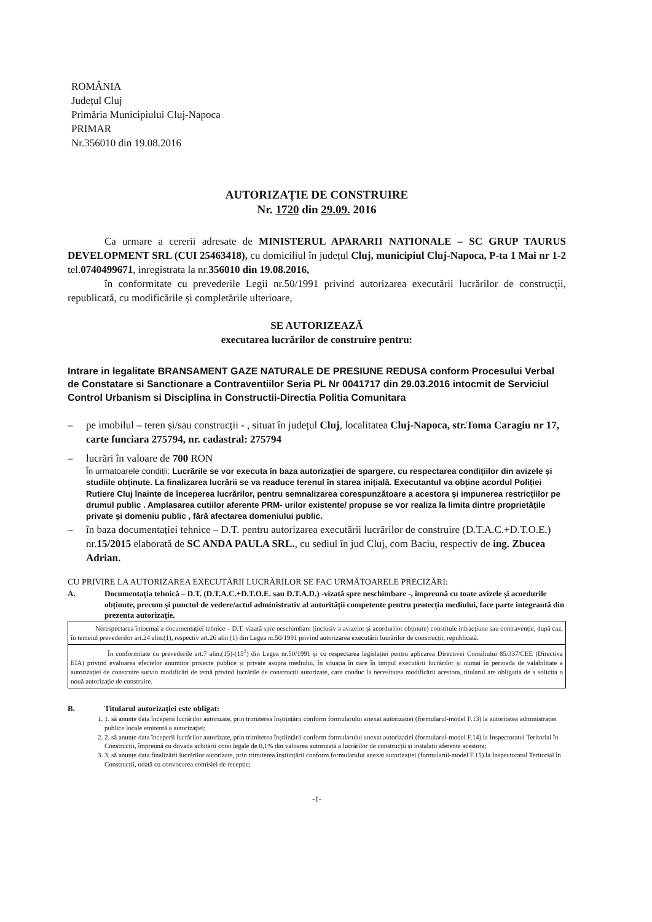ROMÂNIA
Județul Cluj
Primăria Municipiului Cluj-Napoca
PRIMAR
Nr.356010 din 19.08.2016
AUTORIZAȚIE DE CONSTRUIRE
Nr. 1720 din 29.09. 2016
Ca urmare a cererii adresate de MINISTERUL APARARII NATIONALE – SC GRUP TAURUS DEVELOPMENT SRL (CUI 25463418), cu domiciliul în județul Cluj, municipiul Cluj-Napoca, P-ta 1 Mai nr 1-2 tel.0740499671, inregistrata la nr.356010 din 19.08.2016,
în conformitate cu prevederile Legii nr.50/1991 privind autorizarea executării lucrărilor de construcții, republicată, cu modificările și completările ulterioare,
SE AUTORIZEAZĂ
executarea lucrărilor de construire pentru:
Intrare in legalitate BRANSAMENT GAZE NATURALE DE PRESIUNE REDUSA conform Procesului Verbal de Constatare si Sanctionare a Contraventiilor Seria PL Nr 0041717 din 29.03.2016 intocmit de Serviciul Control Urbanism si Disciplina in Constructii-Directia Politia Comunitara
– pe imobilul – teren și/sau construcții - , situat în județul Cluj, localitatea Cluj-Napoca, str.Toma Caragiu nr 17, carte funciara 275794, nr. cadastral: 275794
– lucrări în valoare de 700 RON
În urmatoarele condiții: Lucrările se vor executa în baza autorizației de spargere, cu respectarea condițiilor din avizele și studiile obținute. La finalizarea lucrării se va readuce terenul în starea inițială. Executantul va obține acordul Poliției Rutiere Cluj înainte de începerea lucrărilor, pentru semnalizarea corespunzătoare a acestora și impunerea restricțiilor pe drumul public . Amplasarea cutiilor aferente PRM- urilor existente/ propuse se vor realiza la limita dintre proprietățile private și domeniu public , fără afectarea domeniului public.
– în baza documentației tehnice – D.T. pentru autorizarea executării lucrărilor de construire (D.T.A.C.+D.T.O.E.) nr.15/2015 elaborată de SC ANDA PAULA SRL., cu sediul în jud Cluj, com Baciu, respectiv de ing. Zbucea Adrian.
CU PRIVIRE LA AUTORIZAREA EXECUTĂRII LUCRĂRILOR SE FAC URMĂTOARELE PRECIZĂRI:
A. Documentația tehnică – D.T. (D.T.A.C.+D.T.O.E. sau D.T.A.D.) -vizată spre neschimbare -, împreună cu toate avizele și acordurile obținute, precum și punctul de vedere/actul administrativ al autorității competente pentru protecția mediului, face parte integrantă din prezenta autorizație.
Nerespectarea întocmai a documentației tehnice – D.T. vizată spre neschimbare (inclusiv a avizelor și acordurilor obținute) constituie infracțiune sau contravenție, după caz, în temeiul prevederilor art.24 alin.(1), respectiv art.26 alin (1) din Legea nr.50/1991 privind autorizarea executării lucrărilor de construcții, republicată.
În conformitate cu prevederile art.7 alin.(15)-(15<sup>1</sup>) din Legea nr.50/1991 și cu respectarea legislației pentru aplicarea Directivei Consiliului 85/337/CEE (Directiva EIA) privind evaluarea efectelor anumitor proiecte publice și private asupra mediului, în situația în care în timpul executării lucrărilor și numai în perioada de valabilitate a autorizației de construire survin modificări de temă privind lucrările de construcții autorizate, care conduc la necesitatea modificării acestora, titularul are obligația de a solicita o nouă autorizație de construire.
B. Titularul autorizației este obligat:
1. 1. să anunțe data începerii lucrărilor autorizate, prin trimiterea înștiințării conform formularului anexat autorizației (formularul-model F.13) la autoritatea administrației publice locale emitentă a autorizației;
2. 2. să anunțe data începerii lucrărilor autorizate, prin trimiterea înștiințării conform formularului anexat autorizației (formularul-model F.14) la Inspectoratul Teritorial în Construcții, împreună cu dovada achitării cotei legale de 0,1% din valoarea autorizată a lucrărilor de construcții și instalații aferente acestora;
3. 3. să anunțe data finalizării lucrărilor autorizate, prin trimiterea înștiințării conform formularului anexat autorizației (formularul-model F.15) la Inspectoratul Teritorial în Construcții, odată cu convocarea comisiei de recepție;
-1-